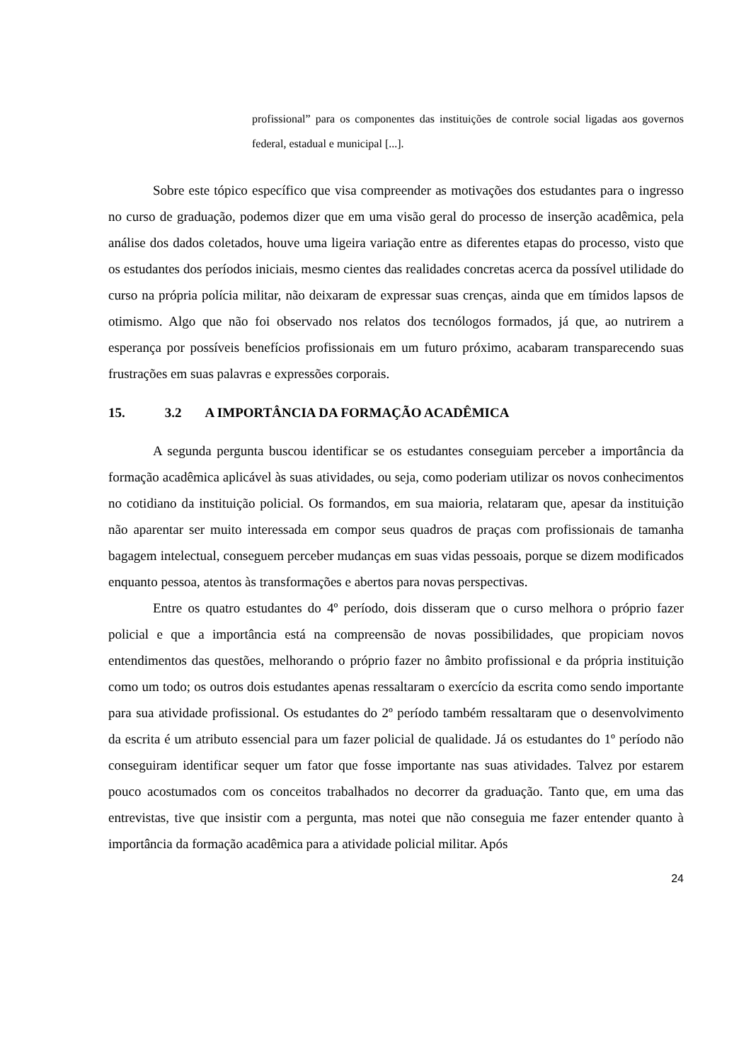profissional” para os componentes das instituições de controle social ligadas aos governos federal, estadual e municipal [...].
Sobre este tópico específico que visa compreender as motivações dos estudantes para o ingresso no curso de graduação, podemos dizer que em uma visão geral do processo de inserção acadêmica, pela análise dos dados coletados, houve uma ligeira variação entre as diferentes etapas do processo, visto que os estudantes dos períodos iniciais, mesmo cientes das realidades concretas acerca da possível utilidade do curso na própria polícia militar, não deixaram de expressar suas crenças, ainda que em tímidos lapsos de otimismo. Algo que não foi observado nos relatos dos tecnólogos formados, já que, ao nutrirem a esperança por possíveis benefícios profissionais em um futuro próximo, acabaram transparecendo suas frustrações em suas palavras e expressões corporais.
15. 3.2 A IMPORTÂNCIA DA FORMAÇÃO ACADÊMICA
A segunda pergunta buscou identificar se os estudantes conseguiam perceber a importância da formação acadêmica aplicável às suas atividades, ou seja, como poderiam utilizar os novos conhecimentos no cotidiano da instituição policial. Os formandos, em sua maioria, relataram que, apesar da instituição não aparentar ser muito interessada em compor seus quadros de praças com profissionais de tamanha bagagem intelectual, conseguem perceber mudanças em suas vidas pessoais, porque se dizem modificados enquanto pessoa, atentos às transformações e abertos para novas perspectivas.
Entre os quatro estudantes do 4º período, dois disseram que o curso melhora o próprio fazer policial e que a importância está na compreensão de novas possibilidades, que propiciam novos entendimentos das questões, melhorando o próprio fazer no âmbito profissional e da própria instituição como um todo; os outros dois estudantes apenas ressaltaram o exercício da escrita como sendo importante para sua atividade profissional. Os estudantes do 2º período também ressaltaram que o desenvolvimento da escrita é um atributo essencial para um fazer policial de qualidade. Já os estudantes do 1º período não conseguiram identificar sequer um fator que fosse importante nas suas atividades. Talvez por estarem pouco acostumados com os conceitos trabalhados no decorrer da graduação. Tanto que, em uma das entrevistas, tive que insistir com a pergunta, mas notei que não conseguia me fazer entender quanto à importância da formação acadêmica para a atividade policial militar. Após
24